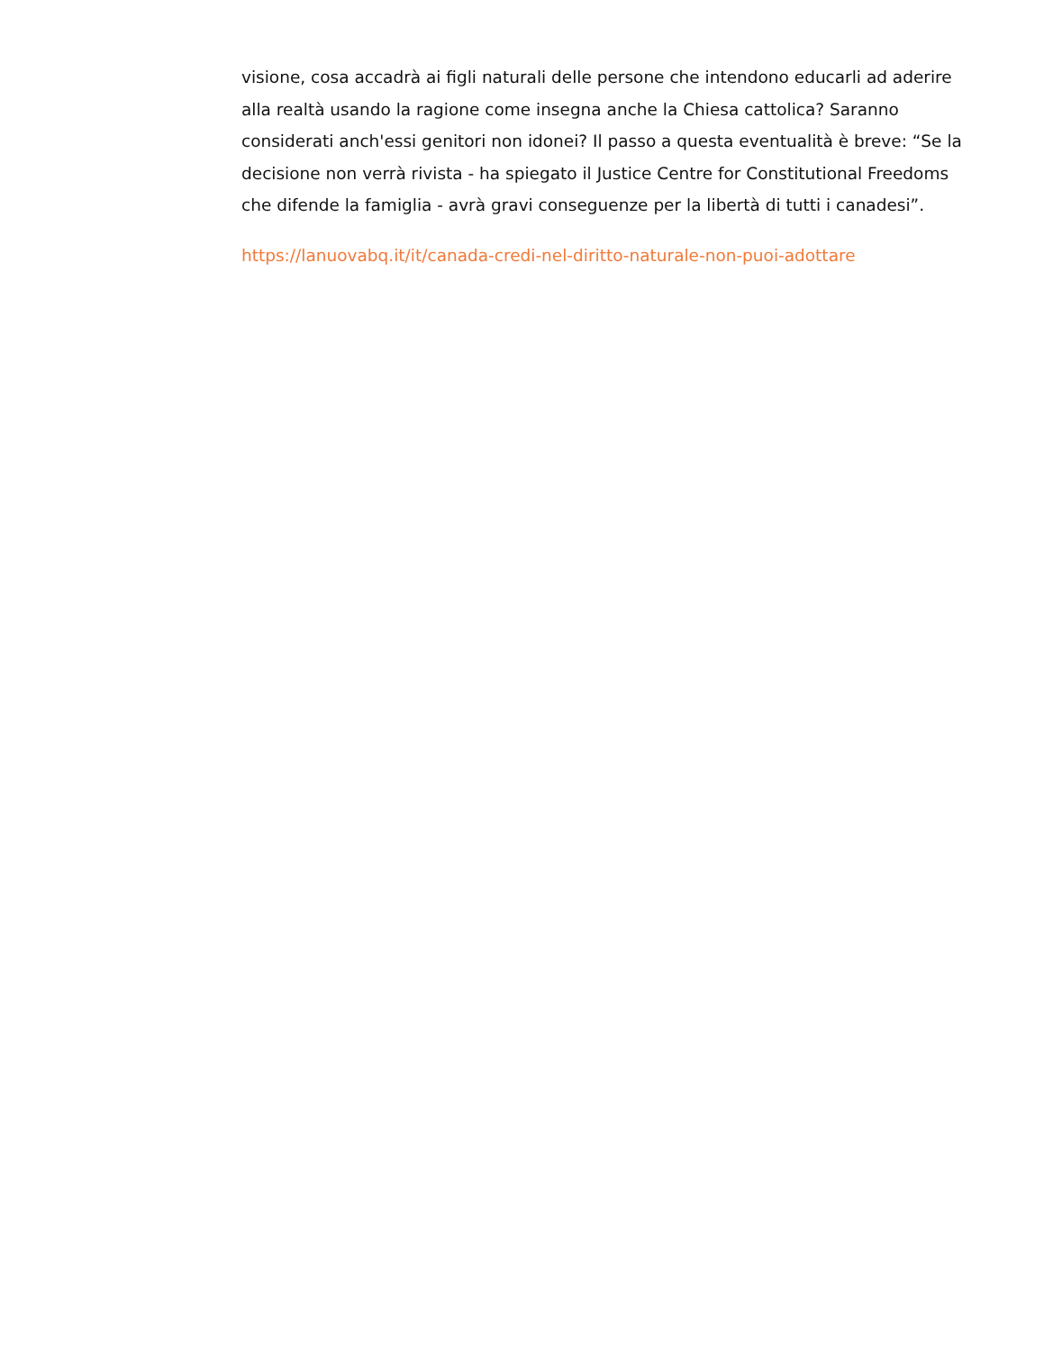visione, cosa accadrà ai figli naturali delle persone che intendono educarli ad aderire alla realtà usando la ragione come insegna anche la Chiesa cattolica? Saranno considerati anch'essi genitori non idonei? Il passo a questa eventualità è breve: “Se la decisione non verrà rivista - ha spiegato il Justice Centre for Constitutional Freedoms che difende la famiglia - avrà gravi conseguenze per la libertà di tutti i canadesi”.
https://lanuovabq.it/it/canada-credi-nel-diritto-naturale-non-puoi-adottare